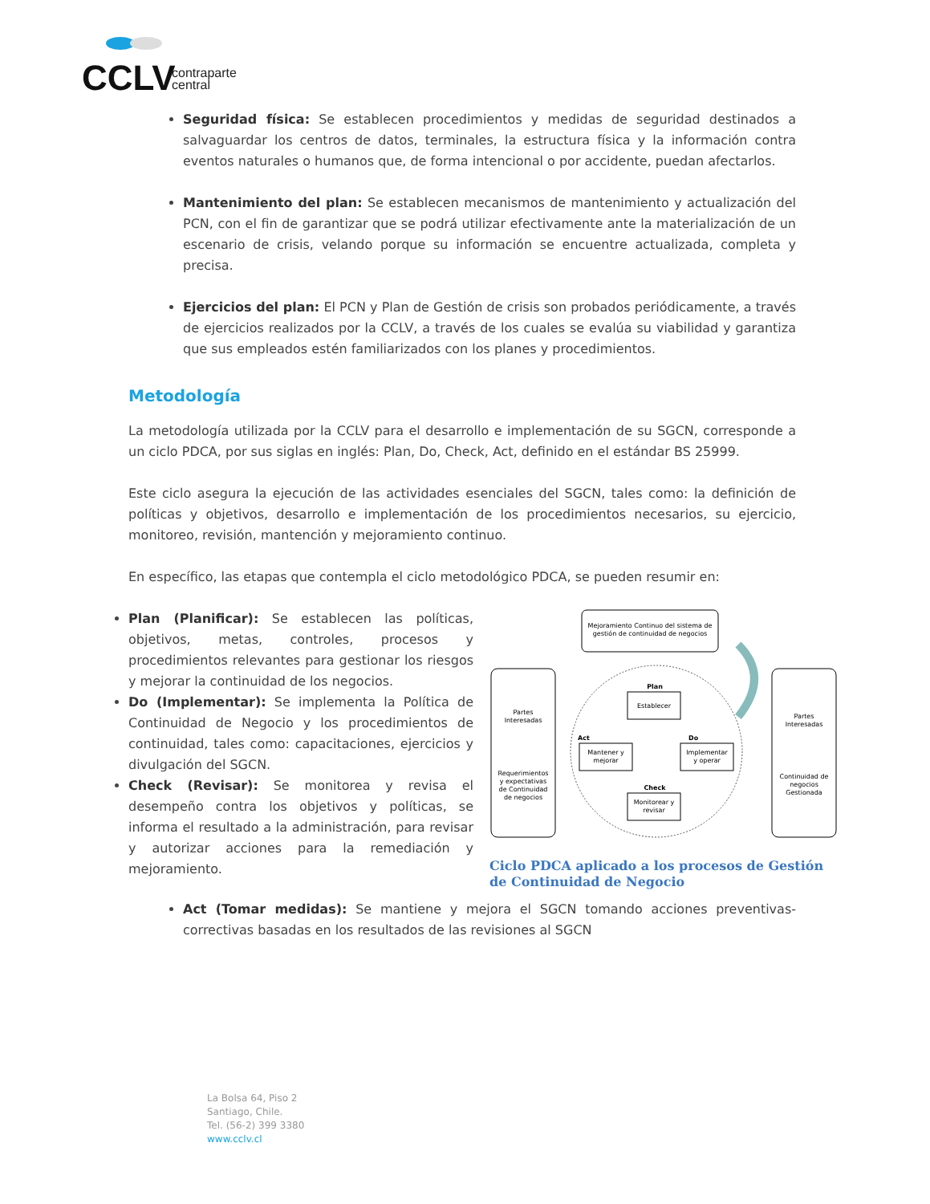CCLV
contraparte
central
Seguridad física: Se establecen procedimientos y medidas de seguridad destinados a salvaguardar los centros de datos, terminales, la estructura física y la información contra eventos naturales o humanos que, de forma intencional o por accidente, puedan afectarlos.
Mantenimiento del plan: Se establecen mecanismos de mantenimiento y actualización del PCN, con el fin de garantizar que se podrá utilizar efectivamente ante la materialización de un escenario de crisis, velando porque su información se encuentre actualizada, completa y precisa.
Ejercicios del plan: El PCN y Plan de Gestión de crisis son probados periódicamente, a través de ejercicios realizados por la CCLV, a través de los cuales se evalúa su viabilidad y garantiza que sus empleados estén familiarizados con los planes y procedimientos.
Metodología
La metodología utilizada por la CCLV para el desarrollo e implementación de su SGCN, corresponde a un ciclo PDCA, por sus siglas en inglés: Plan, Do, Check, Act, definido en el estándar BS 25999.
Este ciclo asegura la ejecución de las actividades esenciales del SGCN, tales como: la definición de políticas y objetivos, desarrollo e implementación de los procedimientos necesarios, su ejercicio, monitoreo, revisión, mantención y mejoramiento continuo.
En específico, las etapas que contempla el ciclo metodológico PDCA, se pueden resumir en:
Plan (Planificar): Se establecen las políticas, objetivos, metas, controles, procesos y procedimientos relevantes para gestionar los riesgos y mejorar la continuidad de los negocios.
Do (Implementar): Se implementa la Política de Continuidad de Negocio y los procedimientos de continuidad, tales como: capacitaciones, ejercicios y divulgación del SGCN.
Check (Revisar): Se monitorea y revisa el desempeño contra los objetivos y políticas, se informa el resultado a la administración, para revisar y autorizar acciones para la remediación y mejoramiento.
Mejoramiento Continuo del sistema de
gestión de continuidad de negocios
Partes
Interesadas
Requerimientos
y expectativas
de Continuidad
de negocios
Partes
Interesadas
Continuidad de
negocios
Gestionada
Plan
Establecer
Act
Mantener y
mejorar
Do
Implementar
y operar
Check
Monitorear y
revisar
Ciclo PDCA aplicado a los procesos de Gestión de Continuidad de Negocio
Act (Tomar medidas): Se mantiene y mejora el SGCN tomando acciones preventivas-correctivas basadas en los resultados de las revisiones al SGCN
La Bolsa 64, Piso 2
Santiago, Chile.
Tel. (56-2) 399 3380
www.cclv.cl